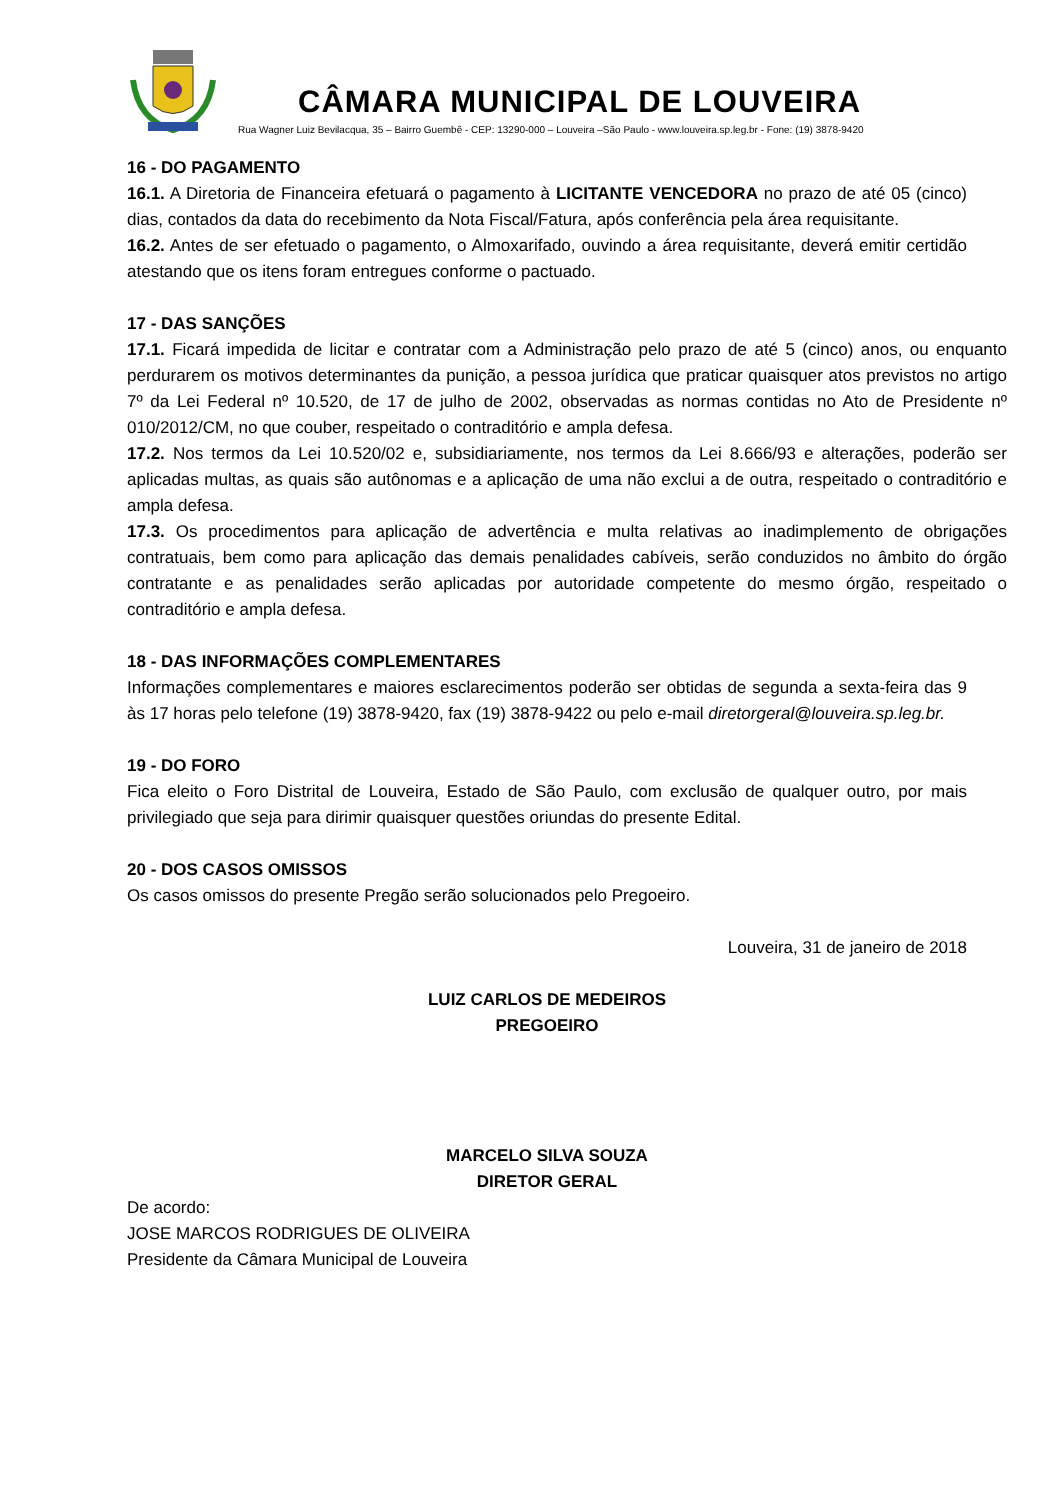CÂMARA MUNICIPAL DE LOUVEIRA
Rua Wagner Luiz Bevilacqua, 35 – Bairro Guembê - CEP: 13290-000 – Louveira –São Paulo - www.louveira.sp.leg.br - Fone: (19) 3878-9420
16 - DO PAGAMENTO
16.1. A Diretoria de Financeira efetuará o pagamento à LICITANTE VENCEDORA no prazo de até 05 (cinco) dias, contados da data do recebimento da Nota Fiscal/Fatura, após conferência pela área requisitante.
16.2. Antes de ser efetuado o pagamento, o Almoxarifado, ouvindo a área requisitante, deverá emitir certidão atestando que os itens foram entregues conforme o pactuado.
17 - DAS SANÇÕES
17.1. Ficará impedida de licitar e contratar com a Administração pelo prazo de até 5 (cinco) anos, ou enquanto perdurarem os motivos determinantes da punição, a pessoa jurídica que praticar quaisquer atos previstos no artigo 7º da Lei Federal nº 10.520, de 17 de julho de 2002, observadas as normas contidas no Ato de Presidente nº 010/2012/CM, no que couber, respeitado o contraditório e ampla defesa.
17.2. Nos termos da Lei 10.520/02 e, subsidiariamente, nos termos da Lei 8.666/93 e alterações, poderão ser aplicadas multas, as quais são autônomas e a aplicação de uma não exclui a de outra, respeitado o contraditório e ampla defesa.
17.3. Os procedimentos para aplicação de advertência e multa relativas ao inadimplemento de obrigações contratuais, bem como para aplicação das demais penalidades cabíveis, serão conduzidos no âmbito do órgão contratante e as penalidades serão aplicadas por autoridade competente do mesmo órgão, respeitado o contraditório e ampla defesa.
18 - DAS INFORMAÇÕES COMPLEMENTARES
Informações complementares e maiores esclarecimentos poderão ser obtidas de segunda a sexta-feira das 9 às 17 horas pelo telefone (19) 3878-9420, fax (19) 3878-9422 ou pelo e-mail diretorgeral@louveira.sp.leg.br.
19 - DO FORO
Fica eleito o Foro Distrital de Louveira, Estado de São Paulo, com exclusão de qualquer outro, por mais privilegiado que seja para dirimir quaisquer questões oriundas do presente Edital.
20 - DOS CASOS OMISSOS
Os casos omissos do presente Pregão serão solucionados pelo Pregoeiro.
Louveira, 31 de janeiro de 2018
LUIZ CARLOS DE MEDEIROS
PREGOEIRO
MARCELO SILVA SOUZA
DIRETOR GERAL
De acordo:
JOSE MARCOS RODRIGUES DE OLIVEIRA
Presidente da Câmara Municipal de Louveira